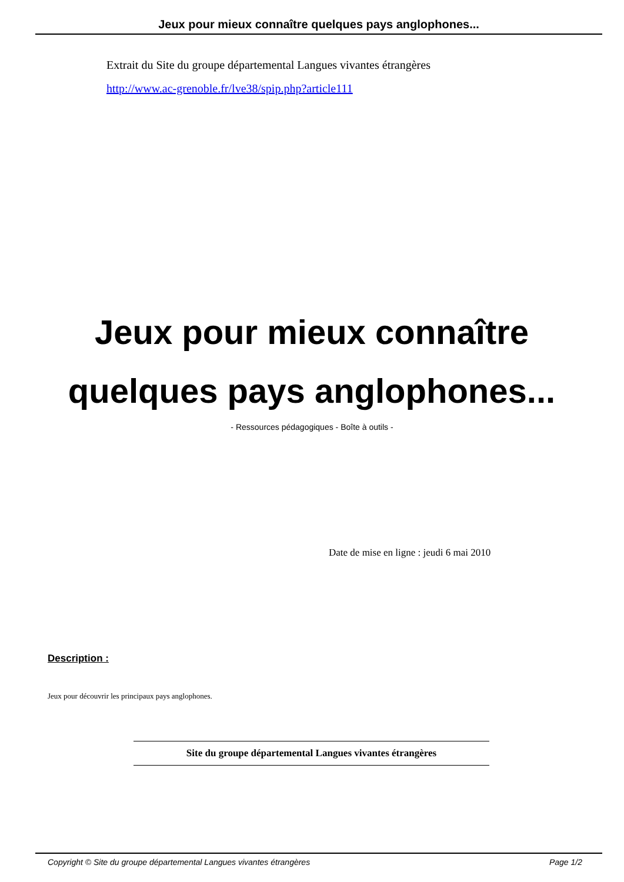Jeux pour mieux connaître quelques pays anglophones...
Extrait du Site du groupe départemental Langues vivantes étrangères
http://www.ac-grenoble.fr/lve38/spip.php?article111
Jeux pour mieux connaître quelques pays anglophones...
- Ressources pédagogiques - Boîte à outils -
Date de mise en ligne : jeudi 6 mai 2010
Description :
Jeux pour découvrir les principaux pays anglophones.
Site du groupe départemental Langues vivantes étrangères
Copyright © Site du groupe départemental Langues vivantes étrangères Page 1/2